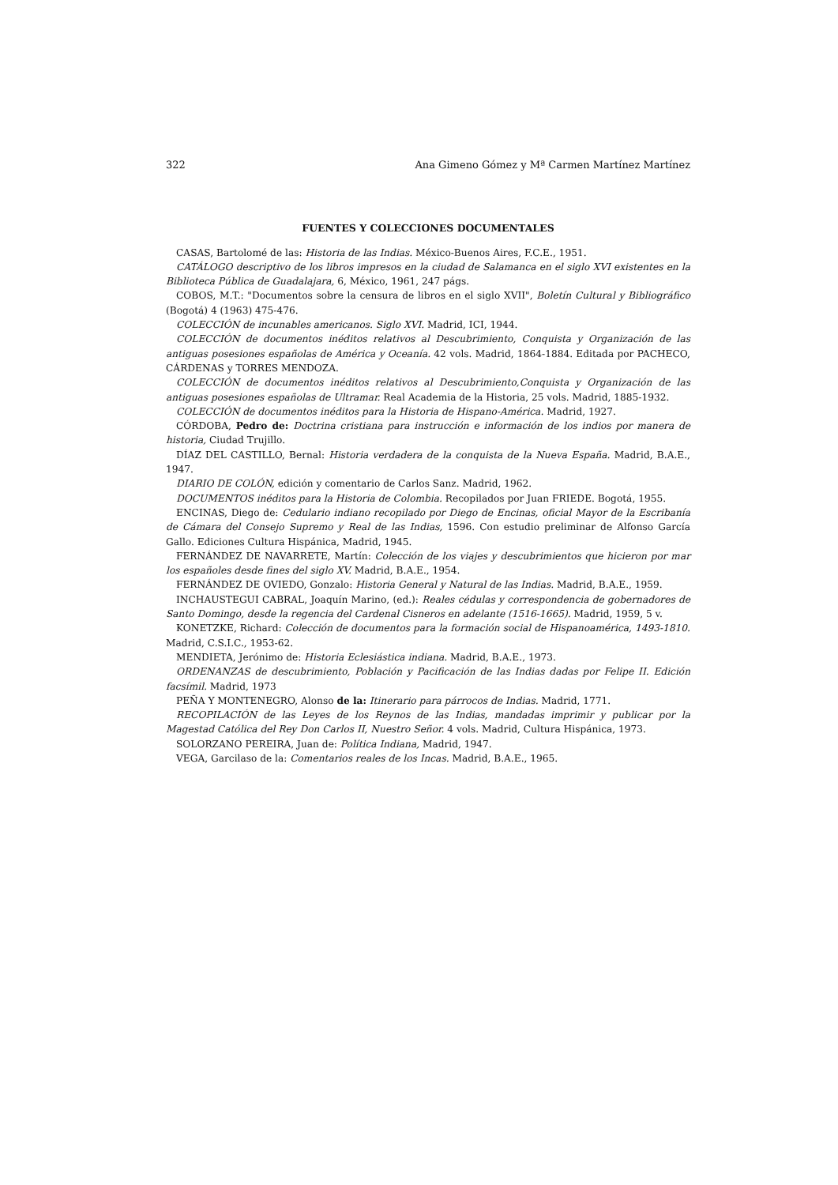322 Ana Gimeno Gómez y Mª Carmen Martínez Martínez
FUENTES Y COLECCIONES DOCUMENTALES
CASAS, Bartolomé de las: Historia de las Indias. México-Buenos Aires, F.C.E., 1951.
CATÁLOGO descriptivo de los libros impresos en la ciudad de Salamanca en el siglo XVI existentes en la Biblioteca Pública de Guadalajara, 6, México, 1961, 247 págs.
COBOS, M.T.: "Documentos sobre la censura de libros en el siglo XVII", Boletín Cultural y Bibliográfico (Bogotá) 4 (1963) 475-476.
COLECCIÓN de incunables americanos. Siglo XVI. Madrid, ICI, 1944.
COLECCIÓN de documentos inéditos relativos al Descubrimiento, Conquista y Organización de las antiguas posesiones españolas de América y Oceanía. 42 vols. Madrid, 1864-1884. Editada por PACHECO, CÁRDENAS y TORRES MENDOZA.
COLECCIÓN de documentos inéditos relativos al Descubrimiento,Conquista y Organización de las antiguas posesiones españolas de Ultramar. Real Academia de la Historia, 25 vols. Madrid, 1885-1932.
COLECCIÓN de documentos inéditos para la Historia de Hispano-América. Madrid, 1927.
CÓRDOBA, Pedro de: Doctrina cristiana para instrucción e información de los indios por manera de historia, Ciudad Trujillo.
DÍAZ DEL CASTILLO, Bernal: Historia verdadera de la conquista de la Nueva España. Madrid, B.A.E., 1947.
DIARIO DE COLÓN, edición y comentario de Carlos Sanz. Madrid, 1962.
DOCUMENTOS inéditos para la Historia de Colombia. Recopilados por Juan FRIEDE. Bogotá, 1955.
ENCINAS, Diego de: Cedulario indiano recopilado por Diego de Encinas, oficial Mayor de la Escribanía de Cámara del Consejo Supremo y Real de las Indias, 1596. Con estudio preliminar de Alfonso García Gallo. Ediciones Cultura Hispánica, Madrid, 1945.
FERNÁNDEZ DE NAVARRETE, Martín: Colección de los viajes y descubrimientos que hicieron por mar los españoles desde fines del siglo XV. Madrid, B.A.E., 1954.
FERNÁNDEZ DE OVIEDO, Gonzalo: Historia General y Natural de las Indias. Madrid, B.A.E., 1959.
INCHAUSTEGUI CABRAL, Joaquín Marino, (ed.): Reales cédulas y correspondencia de gobernadores de Santo Domingo, desde la regencia del Cardenal Cisneros en adelante (1516-1665). Madrid, 1959, 5 v.
KONETZKE, Richard: Colección de documentos para la formación social de Hispanoamérica, 1493-1810. Madrid, C.S.I.C., 1953-62.
MENDIETA, Jerónimo de: Historia Eclesiástica indiana. Madrid, B.A.E., 1973.
ORDENANZAS de descubrimiento, Población y Pacificación de las Indias dadas por Felipe II. Edición facsímil. Madrid, 1973
PEÑA Y MONTENEGRO, Alonso de la: Itinerario para párrocos de Indias. Madrid, 1771.
RECOPILACIÓN de las Leyes de los Reynos de las Indias, mandadas imprimir y publicar por la Magestad Católica del Rey Don Carlos II, Nuestro Señor. 4 vols. Madrid, Cultura Hispánica, 1973.
SOLORZANO PEREIRA, Juan de: Política Indiana, Madrid, 1947.
VEGA, Garcilaso de la: Comentarios reales de los Incas. Madrid, B.A.E., 1965.